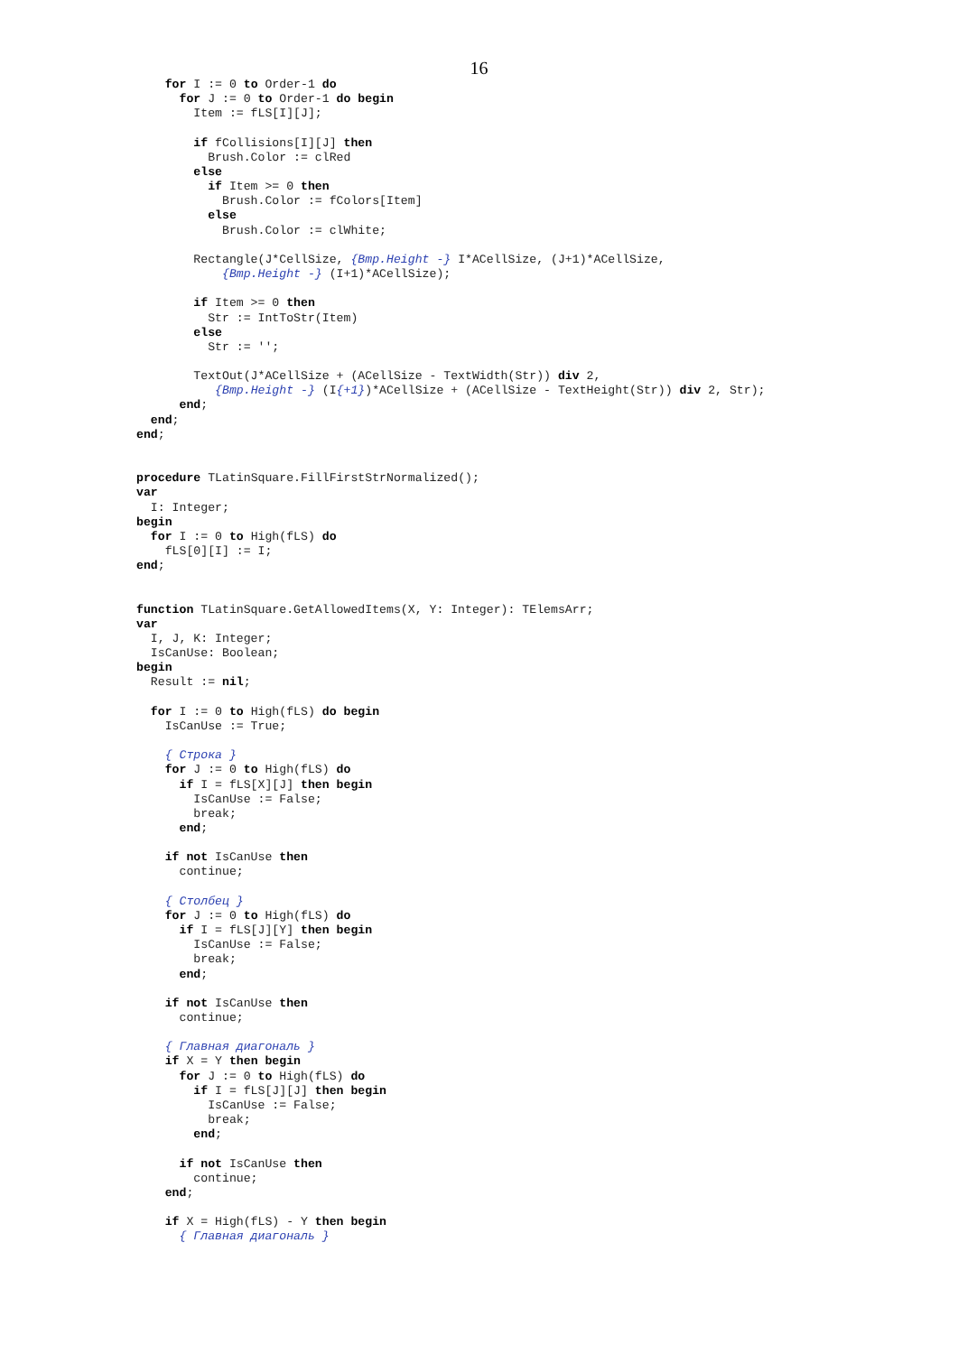16
    for I := 0 to Order-1 do
      for J := 0 to Order-1 do begin
        Item := fLS[I][J];

        if fCollisions[I][J] then
          Brush.Color := clRed
        else
          if Item >= 0 then
            Brush.Color := fColors[Item]
          else
            Brush.Color := clWhite;

        Rectangle(J*CellSize, {Bmp.Height -} I*ACellSize, (J+1)*ACellSize,
            {Bmp.Height -} (I+1)*ACellSize);

        if Item >= 0 then
          Str := IntToStr(Item)
        else
          Str := '';

        TextOut(J*ACellSize + (ACellSize - TextWidth(Str)) div 2,
           {Bmp.Height -} (I{+1})*ACellSize + (ACellSize - TextHeight(Str)) div 2, Str);
      end;
  end;
end;


procedure TLatinSquare.FillFirstStrNormalized();
var
  I: Integer;
begin
  for I := 0 to High(fLS) do
    fLS[0][I] := I;
end;


function TLatinSquare.GetAllowedItems(X, Y: Integer): TElemsArr;
var
  I, J, K: Integer;
  IsCanUse: Boolean;
begin
  Result := nil;

  for I := 0 to High(fLS) do begin
    IsCanUse := True;

    { Строка }
    for J := 0 to High(fLS) do
      if I = fLS[X][J] then begin
        IsCanUse := False;
        break;
      end;

    if not IsCanUse then
      continue;

    { Столбец }
    for J := 0 to High(fLS) do
      if I = fLS[J][Y] then begin
        IsCanUse := False;
        break;
      end;

    if not IsCanUse then
      continue;

    { Главная диагональ }
    if X = Y then begin
      for J := 0 to High(fLS) do
        if I = fLS[J][J] then begin
          IsCanUse := False;
          break;
        end;

      if not IsCanUse then
        continue;
    end;

    if X = High(fLS) - Y then begin
      { Главная диагональ }